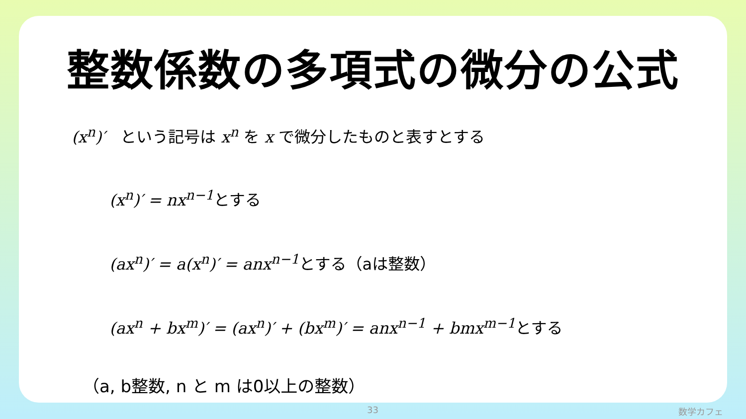整数係数の多項式の微分の公式
(x<sup>n</sup>)′ という記号は x<sup>n</sup> を x で微分したものと表すとする
(x<sup>n</sup>)′ = nx<sup>n−1</sup>とする
(ax<sup>n</sup>)′ = a(x<sup>n</sup>)′ = anx<sup>n−1</sup>とする（aは整数）
(ax<sup>n</sup> + bx<sup>m</sup>)′ = (ax<sup>n</sup>)′ + (bx<sup>m</sup>)′ = anx<sup>n−1</sup> + bmx<sup>m−1</sup>とする
（a, b整数, n と m は0以上の整数）
33 数学カフェ